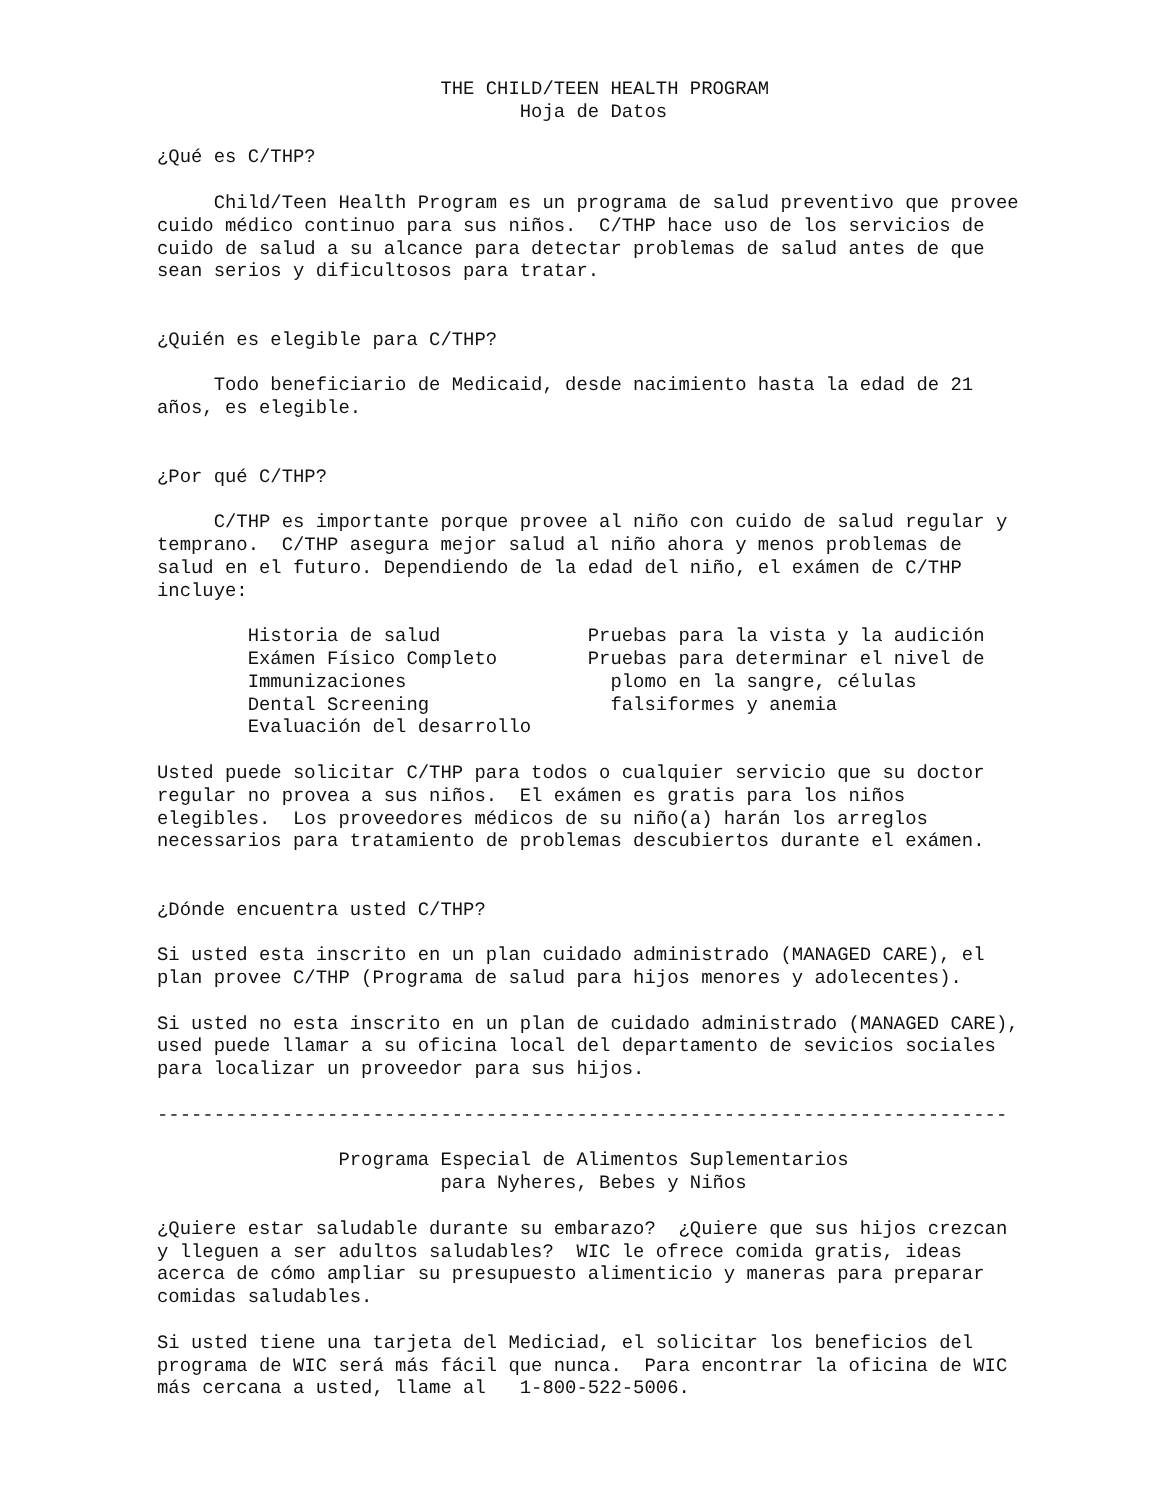THE CHILD/TEEN HEALTH PROGRAM
                                Hoja de Datos

¿Qué es C/THP?

     Child/Teen Health Program es un programa de salud preventivo que provee
cuido médico continuo para sus niños.  C/THP hace uso de los servicios de
cuido de salud a su alcance para detectar problemas de salud antes de que
sean serios y dificultosos para tratar.


¿Quién es elegible para C/THP?

     Todo beneficiario de Medicaid, desde nacimiento hasta la edad de 21
años, es elegible.


¿Por qué C/THP?

     C/THP es importante porque provee al niño con cuido de salud regular y
temprano.  C/THP asegura mejor salud al niño ahora y menos problemas de
salud en el futuro. Dependiendo de la edad del niño, el exámen de C/THP
incluye:

        Historia de salud             Pruebas para la vista y la audición
        Exámen Físico Completo        Pruebas para determinar el nivel de
        Immunizaciones                  plomo en la sangre, células
        Dental Screening                falsiformes y anemia
        Evaluación del desarrollo

Usted puede solicitar C/THP para todos o cualquier servicio que su doctor
regular no provea a sus niños.  El exámen es gratis para los niños
elegibles.  Los proveedores médicos de su niño(a) harán los arreglos
necessarios para tratamiento de problemas descubiertos durante el exámen.


¿Dónde encuentra usted C/THP?

Si usted esta inscrito en un plan cuidado administrado (MANAGED CARE), el
plan provee C/THP (Programa de salud para hijos menores y adolecentes).

Si usted no esta inscrito en un plan de cuidado administrado (MANAGED CARE),
used puede llamar a su oficina local del departamento de sevicios sociales
para localizar un proveedor para sus hijos.

---------------------------------------------------------------------------

                Programa Especial de Alimentos Suplementarios
                         para Nyheres, Bebes y Niños

¿Quiere estar saludable durante su embarazo?  ¿Quiere que sus hijos crezcan
y lleguen a ser adultos saludables?  WIC le ofrece comida gratis, ideas
acerca de cómo ampliar su presupuesto alimenticio y maneras para preparar
comidas saludables.

Si usted tiene una tarjeta del Mediciad, el solicitar los beneficios del
programa de WIC será más fácil que nunca.  Para encontrar la oficina de WIC
más cercana a usted, llame al   1-800-522-5006.